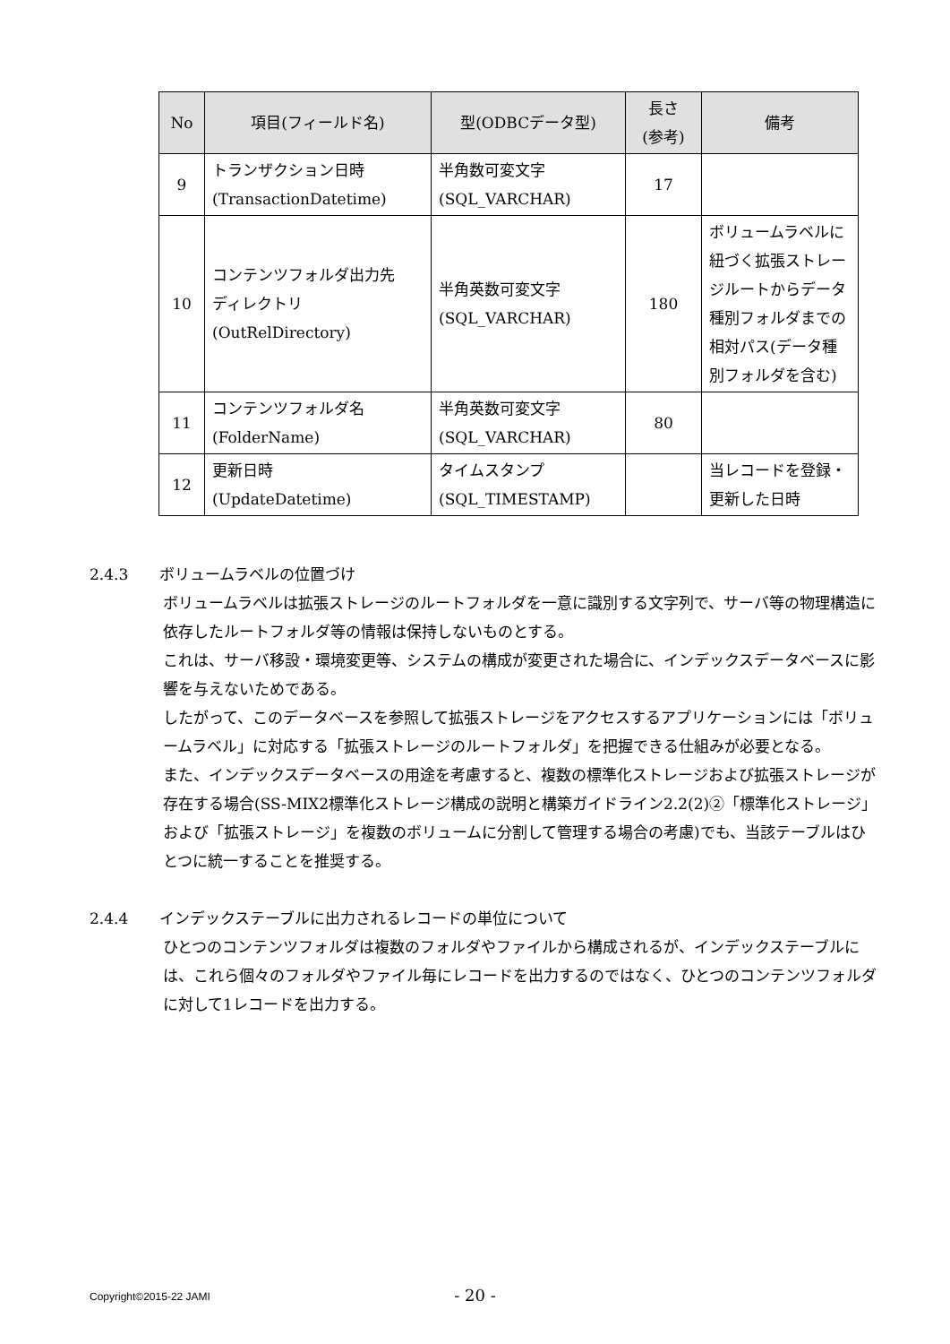| No | 項目(フィールド名) | 型(ODBCデータ型) | 長さ (参考) | 備考 |
| --- | --- | --- | --- | --- |
| 9 | トランザクション日時 (TransactionDatetime) | 半角数可変文字 (SQL_VARCHAR) | 17 | |
| 10 | コンテンツフォルダ出力先 ディレクトリ (OutRelDirectory) | 半角英数可変文字 (SQL_VARCHAR) | 180 | ボリュームラベルに紐づく拡張ストレージルートからデータ種別フォルダまでの相対パス(データ種別フォルダを含む) |
| 11 | コンテンツフォルダ名 (FolderName) | 半角英数可変文字 (SQL_VARCHAR) | 80 | |
| 12 | 更新日時 (UpdateDatetime) | タイムスタンプ (SQL_TIMESTAMP) | | 当レコードを登録・更新した日時 |
2.4.3 ボリュームラベルの位置づけ
ボリュームラベルは拡張ストレージのルートフォルダを一意に識別する文字列で、サーバ等の物理構造に依存したルートフォルダ等の情報は保持しないものとする。
これは、サーバ移設・環境変更等、システムの構成が変更された場合に、インデックスデータベースに影響を与えないためである。
したがって、このデータベースを参照して拡張ストレージをアクセスするアプリケーションには「ボリュームラベル」に対応する「拡張ストレージのルートフォルダ」を把握できる仕組みが必要となる。
また、インデックスデータベースの用途を考慮すると、複数の標準化ストレージおよび拡張ストレージが存在する場合(SS-MIX2標準化ストレージ構成の説明と構築ガイドライン2.2(2)②「標準化ストレージ」および「拡張ストレージ」を複数のボリュームに分割して管理する場合の考慮)でも、当該テーブルはひとつに統一することを推奨する。
2.4.4 インデックステーブルに出力されるレコードの単位について
ひとつのコンテンツフォルダは複数のフォルダやファイルから構成されるが、インデックステーブルには、これら個々のフォルダやファイル毎にレコードを出力するのではなく、ひとつのコンテンツフォルダに対して1レコードを出力する。
Copyright©2015-22 JAMI
- 20 -